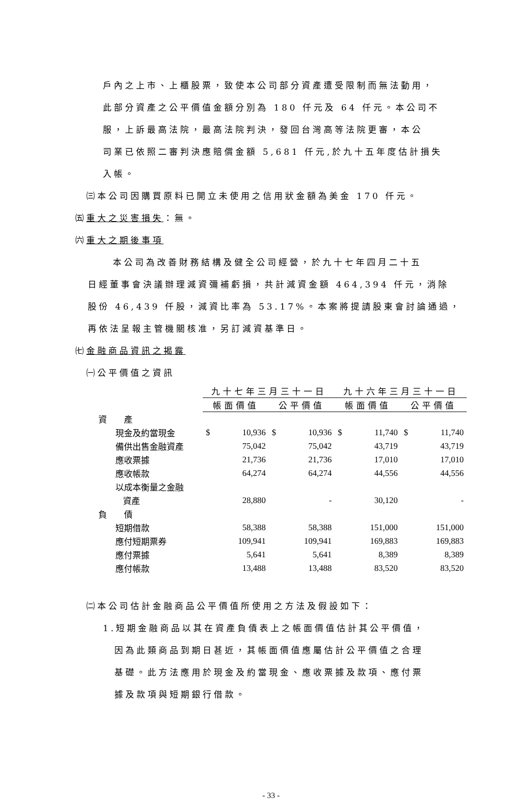戶內之上市、上櫃股票，致使本公司部分資產遭受限制而無法動用，
此部分資產之公平價值金額分別為 180 仟元及 64 仟元。本公司不
服，上訴最高法院，最高法院判決，發回台灣高等法院更審，本公
司業已依照二審判決應賠償金額 5,681 仟元,於九十五年度估計損失
入帳。
㈢本公司因購買原料已開立未使用之信用狀金額為美金 170 仟元。
㈤重大之災害損失：無。
㈥重大之期後事項
本公司為改善財務結構及健全公司經營，於九十七年四月二十五
日經董事會決議辦理減資彌補虧損，共計減資金額 464,394 仟元，消除
股份 46,439 仟股，減資比率為 53.17%。本案將提請股東會討論通過，
再依法呈報主管機關核准，另訂減資基準日。
㈦金融商品資訊之揭露
㈠公平價值之資訊
| | 九十七年三月三十一日 | | | | 九十六年三月三十一日 | | | |
| | 帳面價值 | | 公平價值 | | 帳面價值 | | 公平價值 | |
| 資 產 | | | | | | | | |
| 現金及約當現金 | $ | 10,936 | $ | 10,936 | $ | 11,740 | $ | 11,740 |
| 備供出售金融資產 | | 75,042 | | 75,042 | | 43,719 | | 43,719 |
| 應收票據 | | 21,736 | | 21,736 | | 17,010 | | 17,010 |
| 應收帳款 | | 64,274 | | 64,274 | | 44,556 | | 44,556 |
| 以成本衡量之金融 | | | | | | | | |
| 資產 | | 28,880 | | - | | 30,120 | | - |
| 負 債 | | | | | | | | |
| 短期借款 | | 58,388 | | 58,388 | | 151,000 | | 151,000 |
| 應付短期票券 | | 109,941 | | 109,941 | | 169,883 | | 169,883 |
| 應付票據 | | 5,641 | | 5,641 | | 8,389 | | 8,389 |
| 應付帳款 | | 13,488 | | 13,488 | | 83,520 | | 83,520 |
㈡本公司估計金融商品公平價值所使用之方法及假設如下：
1.短期金融商品以其在資產負債表上之帳面價值估計其公平價值，
因為此類商品到期日甚近，其帳面價值應屬估計公平價值之合理
基礎。此方法應用於現金及約當現金、應收票據及款項、應付票
據及款項與短期銀行借款。
- 33 -